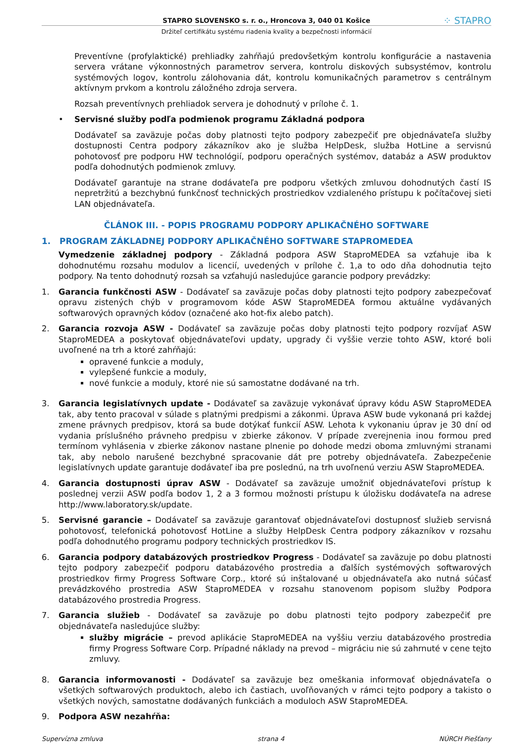STAPRO SLOVENSKO s. r. o., Hroncova 3, 040 01 Košice ⁘ STAPRO
Držiteľ certifikátu systému riadenia kvality a bezpečnosti informácií
Preventívne (profylaktické) prehliadky zahŕňajú predovšetkým kontrolu konfigurácie a nastavenia servera vrátane výkonnostných parametrov servera, kontrolu diskových subsystémov, kontrolu systémových logov, kontrolu zálohovania dát, kontrolu komunikačných parametrov s centrálnym aktívnym prvkom a kontrolu záložného zdroja servera.
Rozsah preventívnych prehliadok servera je dohodnutý v prílohe č. 1.
• Servisné služby podľa podmienok programu Základná podpora
Dodávateľ sa zaväzuje počas doby platnosti tejto podpory zabezpečiť pre objednávateľa služby dostupnosti Centra podpory zákazníkov ako je služba HelpDesk, služba HotLine a servisnú pohotovosť pre podporu HW technológií, podporu operačných systémov, databáz a ASW produktov podľa dohodnutých podmienok zmluvy.
Dodávateľ garantuje na strane dodávateľa pre podporu všetkých zmluvou dohodnutých častí IS nepretržitú a bezchybnú funkčnosť technických prostriedkov vzdialeného prístupu k počítačovej sieti LAN objednávateľa.
ČLÁNOK III. - POPIS PROGRAMU PODPORY APLIKAČNÉHO SOFTWARE
1. PROGRAM ZÁKLADNEJ PODPORY APLIKAČNÉHO SOFTWARE STAPROMEDEA
Vymedzenie základnej podpory - Základná podpora ASW StaproMEDEA sa vzťahuje iba k dohodnutému rozsahu modulov a licencií, uvedených v prílohe č. 1,a to odo dňa dohodnutia tejto podpory. Na tento dohodnutý rozsah sa vzťahujú nasledujúce garancie podpory prevádzky:
1. Garancia funkčnosti ASW - Dodávateľ sa zaväzuje počas doby platnosti tejto podpory zabezpečovať opravu zistených chýb v programovom kóde ASW StaproMEDEA formou aktuálne vydávaných softwarových opravných kódov (označené ako hot-fix alebo patch).
2. Garancia rozvoja ASW - Dodávateľ sa zaväzuje počas doby platnosti tejto podpory rozvíjať ASW StaproMEDEA a poskytovať objednávateľovi updaty, upgrady či vyššie verzie tohto ASW, ktoré boli uvoľnené na trh a ktoré zahŕňajú:
opravené funkcie a moduly,
vylepšené funkcie a moduly,
nové funkcie a moduly, ktoré nie sú samostatne dodávané na trh.
3. Garancia legislatívnych update - Dodávateľ sa zaväzuje vykonávať úpravy kódu ASW StaproMEDEA tak, aby tento pracoval v súlade s platnými predpismi a zákonmi. Úprava ASW bude vykonaná pri každej zmene právnych predpisov, ktorá sa bude dotýkať funkcií ASW. Lehota k vykonaniu úprav je 30 dní od vydania príslušného právneho predpisu v zbierke zákonov. V prípade zverejnenia inou formou pred termínom vyhlásenia v zbierke zákonov nastane plnenie po dohode medzi oboma zmluvnými stranami tak, aby nebolo narušené bezchybné spracovanie dát pre potreby objednávateľa. Zabezpečenie legislatívnych update garantuje dodávateľ iba pre poslednú, na trh uvoľnenú verziu ASW StaproMEDEA.
4. Garancia dostupnosti úprav ASW - Dodávateľ sa zaväzuje umožniť objednávateľovi prístup k poslednej verzii ASW podľa bodov 1, 2 a 3 formou možnosti prístupu k úložisku dodávateľa na adrese http://www.laboratory.sk/update.
5. Servisné garancie – Dodávateľ sa zaväzuje garantovať objednávateľovi dostupnosť služieb servisná pohotovosť, telefonická pohotovosť HotLine a služby HelpDesk Centra podpory zákazníkov v rozsahu podľa dohodnutého programu podpory technických prostriedkov IS.
6. Garancia podpory databázových prostriedkov Progress - Dodávateľ sa zaväzuje po dobu platnosti tejto podpory zabezpečiť podporu databázového prostredia a ďalších systémových softwarových prostriedkov firmy Progress Software Corp., ktoré sú inštalované u objednávateľa ako nutná súčasť prevádzkového prostredia ASW StaproMEDEA v rozsahu stanovenom popisom služby Podpora databázového prostredia Progress.
7. Garancia služieb - Dodávateľ sa zaväzuje po dobu platnosti tejto podpory zabezpečiť pre objednávateľa nasledujúce služby:
služby migrácie – prevod aplikácie StaproMEDEA na vyššiu verziu databázového prostredia firmy Progress Software Corp. Prípadné náklady na prevod – migráciu nie sú zahrnuté v cene tejto zmluvy.
8. Garancia informovanosti - Dodávateľ sa zaväzuje bez omeškania informovať objednávateľa o všetkých softwarových produktoch, alebo ich častiach, uvoľňovaných v rámci tejto podpory a takisto o všetkých nových, samostatne dodávaných funkciách a moduloch ASW StaproMEDEA.
9. Podpora ASW nezahŕňa:
Supervízna zmluva strana 4 NÚRCH Piešťany